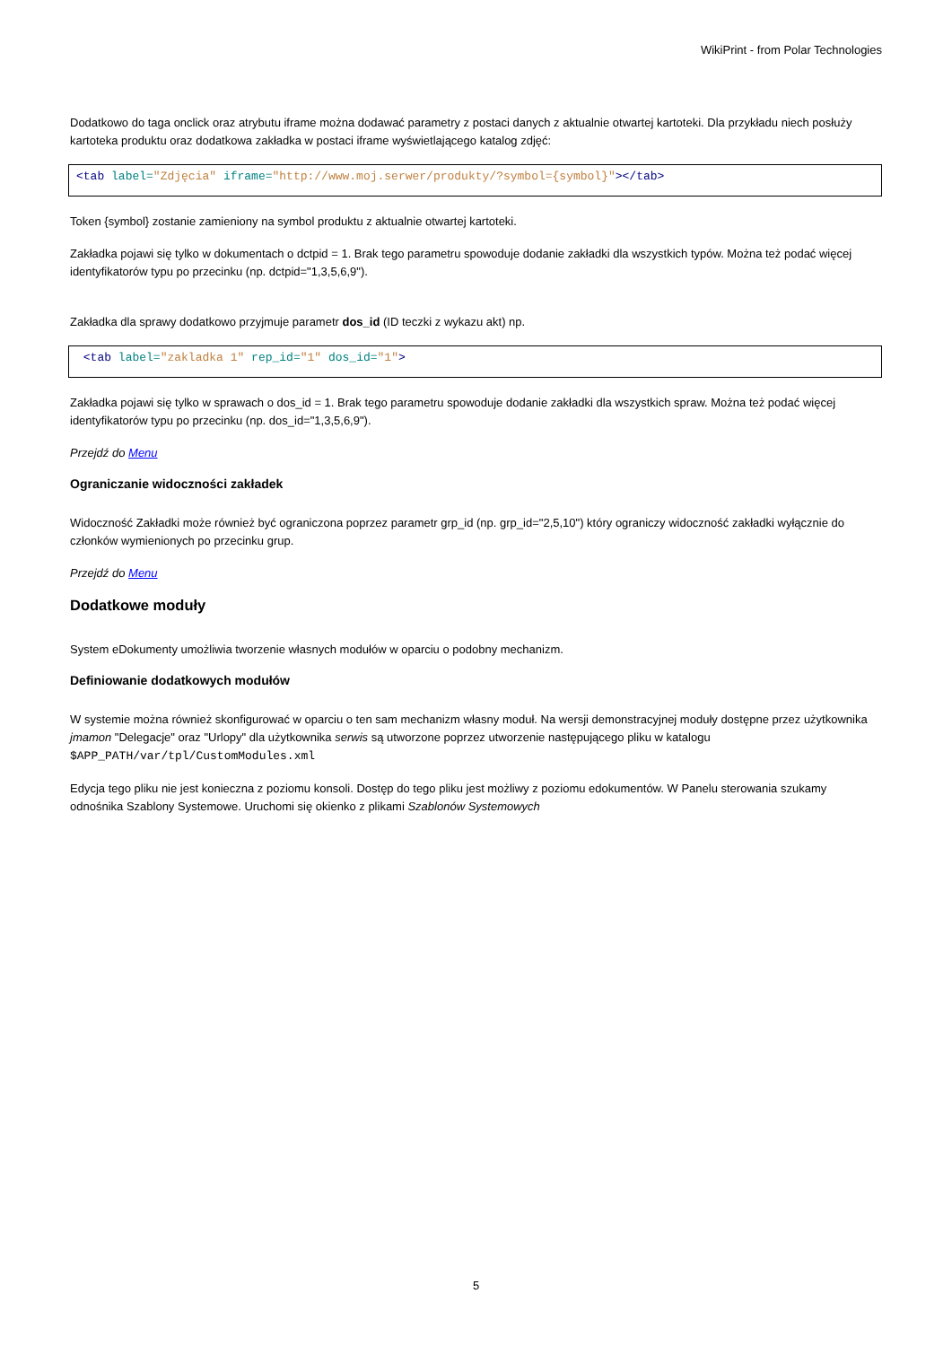WikiPrint - from Polar Technologies
Dodatkowo do taga onclick oraz atrybutu iframe można dodawać parametry z postaci danych z aktualnie otwartej kartoteki. Dla przykładu niech posłuży kartoteka produktu oraz dodatkowa zakładka w postaci iframe wyświetlającego katalog zdjęć:
<tab label="Zdjęcia" iframe="http://www.moj.serwer/produkty/?symbol={symbol}"></tab>
Token {symbol} zostanie zamieniony na symbol produktu z aktualnie otwartej kartoteki.
Zakładka pojawi się tylko w dokumentach o dctpid = 1. Brak tego parametru spowoduje dodanie zakładki dla wszystkich typów. Można też podać więcej identyfikatorów typu po przecinku (np. dctpid="1,3,5,6,9").
Zakładka dla sprawy dodatkowo przyjmuje parametr dos_id (ID teczki z wykazu akt) np.
 <tab label="zakladka 1" rep_id="1" dos_id="1">
Zakładka pojawi się tylko w sprawach o dos_id = 1. Brak tego parametru spowoduje dodanie zakładki dla wszystkich spraw. Można też podać więcej identyfikatorów typu po przecinku (np. dos_id="1,3,5,6,9").
Przejdź do Menu
Ograniczanie widoczności zakładek
Widoczność Zakładki może również być ograniczona poprzez parametr grp_id (np. grp_id="2,5,10") który ograniczy widoczność zakładki wyłącznie do członków wymienionych po przecinku grup.
Przejdź do Menu
Dodatkowe moduły
System eDokumenty umożliwia tworzenie własnych modułów w oparciu o podobny mechanizm.
Definiowanie dodatkowych modułów
W systemie można również skonfigurować w oparciu o ten sam mechanizm własny moduł. Na wersji demonstracyjnej moduły dostępne przez użytkownika jmamon "Delegacje" oraz "Urlopy" dla użytkownika serwis są utworzone poprzez utworzenie następującego pliku w katalogu $APP_PATH/var/tpl/CustomModules.xml
Edycja tego pliku nie jest konieczna z poziomu konsoli. Dostęp do tego pliku jest możliwy z poziomu edokumentów. W Panelu sterowania szukamy odnośnika Szablony Systemowe. Uruchomi się okienko z plikami Szablonów Systemowych
5